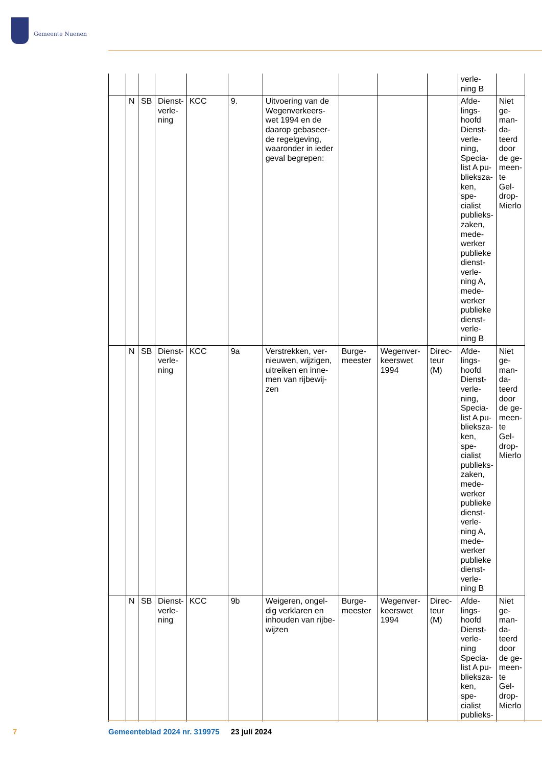Gemeente Nuenen
| | | | | | | | | | | verle- ning B | |
| | N | SB | Dienst- verle- ning | KCC | 9. | Uitvoering van de Wegenverkeers-wet 1994 en de daarop gebaseer-de regelgeving, waaronder in ieder geval begrepen: | | | | Afde- lings- hoofd Dienst- verle- ning, Specia- list A pu- blieksza- ken, spe- cialist publieks- zaken, mede- werker publieke dienst- verle- ning A, mede- werker publieke dienst- verle- ning B | Niet ge- man- da- teerd door de ge- meen- te Gel- drop- Mierlo |
| | N | SB | Dienst- verle- ning | KCC | 9a | Verstrekken, ver-nieuwen, wijzigen, uitreiken en inne-men van rijbewij-zen | Burge- meester | Wegenver- keerswet 1994 | Direc- teur (M) | Afde- lings- hoofd Dienst- verle- ning, Specia- list A pu- blieksza- ken, spe- cialist publieks- zaken, mede- werker publieke dienst- verle- ning A, mede- werker publieke dienst- verle- ning B | Niet ge- man- da- teerd door de ge- meen- te Gel- drop- Mierlo |
| | N | SB | Dienst- verle- ning | KCC | 9b | Weigeren, ongel-dig verklaren en inhouden van rijbe-wijzen | Burge- meester | Wegenver- keerswet 1994 | Direc- teur (M) | Afde- lings- hoofd Dienst- verle- ning Specia- list A pu- blieksza- ken, spe- cialist publieks- | Niet ge- man- da- teerd door de ge- meen- te Gel- drop- Mierlo |
7
Gemeenteblad 2024 nr. 319975 23 juli 2024